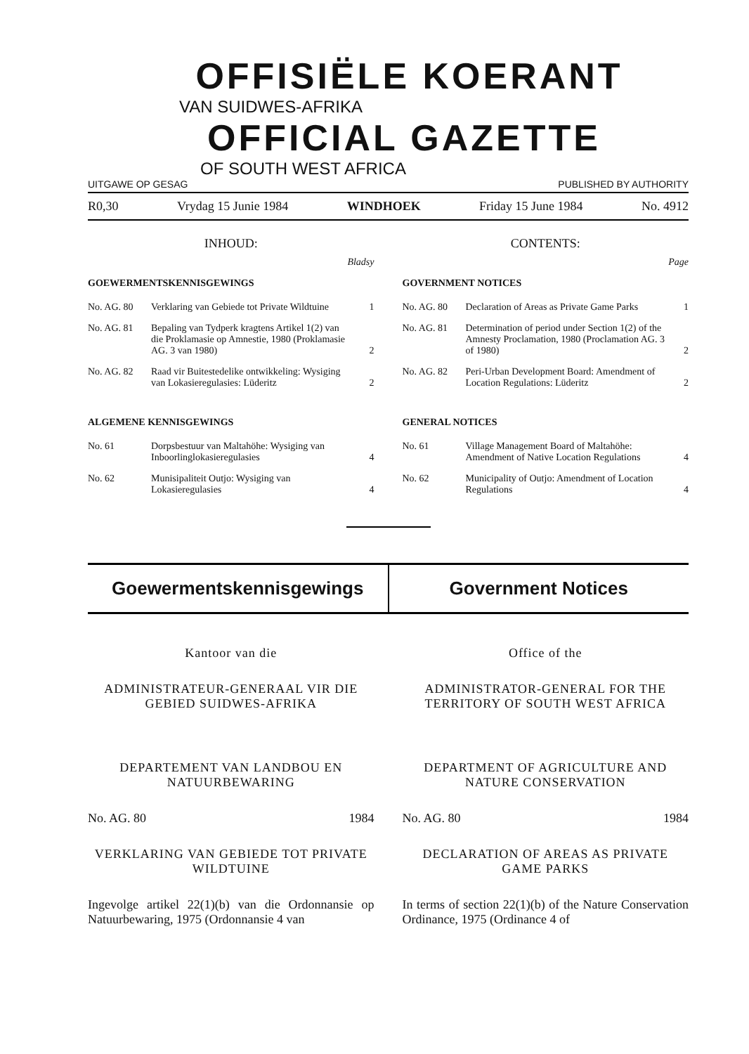OFFISIËLE KOERANT
VAN SUIDWES-AFRIKA
OFFICIAL GAZETTE
OF SOUTH WEST AFRICA
UITGAWE OP GESAG PUBLISHED BY AUTHORITY
R0,30 Vrydag 15 Junie 1984 WINDHOEK Friday 15 June 1984 No. 4912
INHOUD:
Bladsy
GOEWERMENTSKENNISGEWINGS
No. AG. 80 Verklaring van Gebiede tot Private Wildtuine 1
No. AG. 81 Bepaling van Tydperk kragtens Artikel 1(2) van die Proklamasie op Amnestie, 1980 (Proklamasie AG. 3 van 1980) 2
No. AG. 82 Raad vir Buitestedelike ontwikkeling: Wysiging van Lokasieregulasies: Lüderitz 2
ALGEMENE KENNISGEWINGS
No. 61 Dorpsbestuur van Maltahöhe: Wysiging van Inboorlinglokasieregulasies 4
No. 62 Munisipaliteit Outjo: Wysiging van Lokasieregulasies 4
CONTENTS:
Page
GOVERNMENT NOTICES
No. AG. 80 Declaration of Areas as Private Game Parks 1
No. AG. 81 Determination of period under Section 1(2) of the Amnesty Proclamation, 1980 (Proclamation AG. 3 of 1980) 2
No. AG. 82 Peri-Urban Development Board: Amendment of Location Regulations: Lüderitz 2
GENERAL NOTICES
No. 61 Village Management Board of Maltahöhe: Amendment of Native Location Regulations 4
No. 62 Municipality of Outjo: Amendment of Location Regulations 4
Goewermentskennisgewings Government Notices
Kantoor van die
ADMINISTRATEUR-GENERAAL VIR DIE GEBIED SUIDWES-AFRIKA
DEPARTEMENT VAN LANDBOU EN NATUURBEWARING
No. AG. 80 1984
VERKLARING VAN GEBIEDE TOT PRIVATE WILDTUINE
Ingevolge artikel 22(1)(b) van die Ordonnansie op Natuurbewaring, 1975 (Ordonnansie 4 van
Office of the
ADMINISTRATOR-GENERAL FOR THE TERRITORY OF SOUTH WEST AFRICA
DEPARTMENT OF AGRICULTURE AND NATURE CONSERVATION
No. AG. 80 1984
DECLARATION OF AREAS AS PRIVATE GAME PARKS
In terms of section 22(1)(b) of the Nature Conservation Ordinance, 1975 (Ordinance 4 of